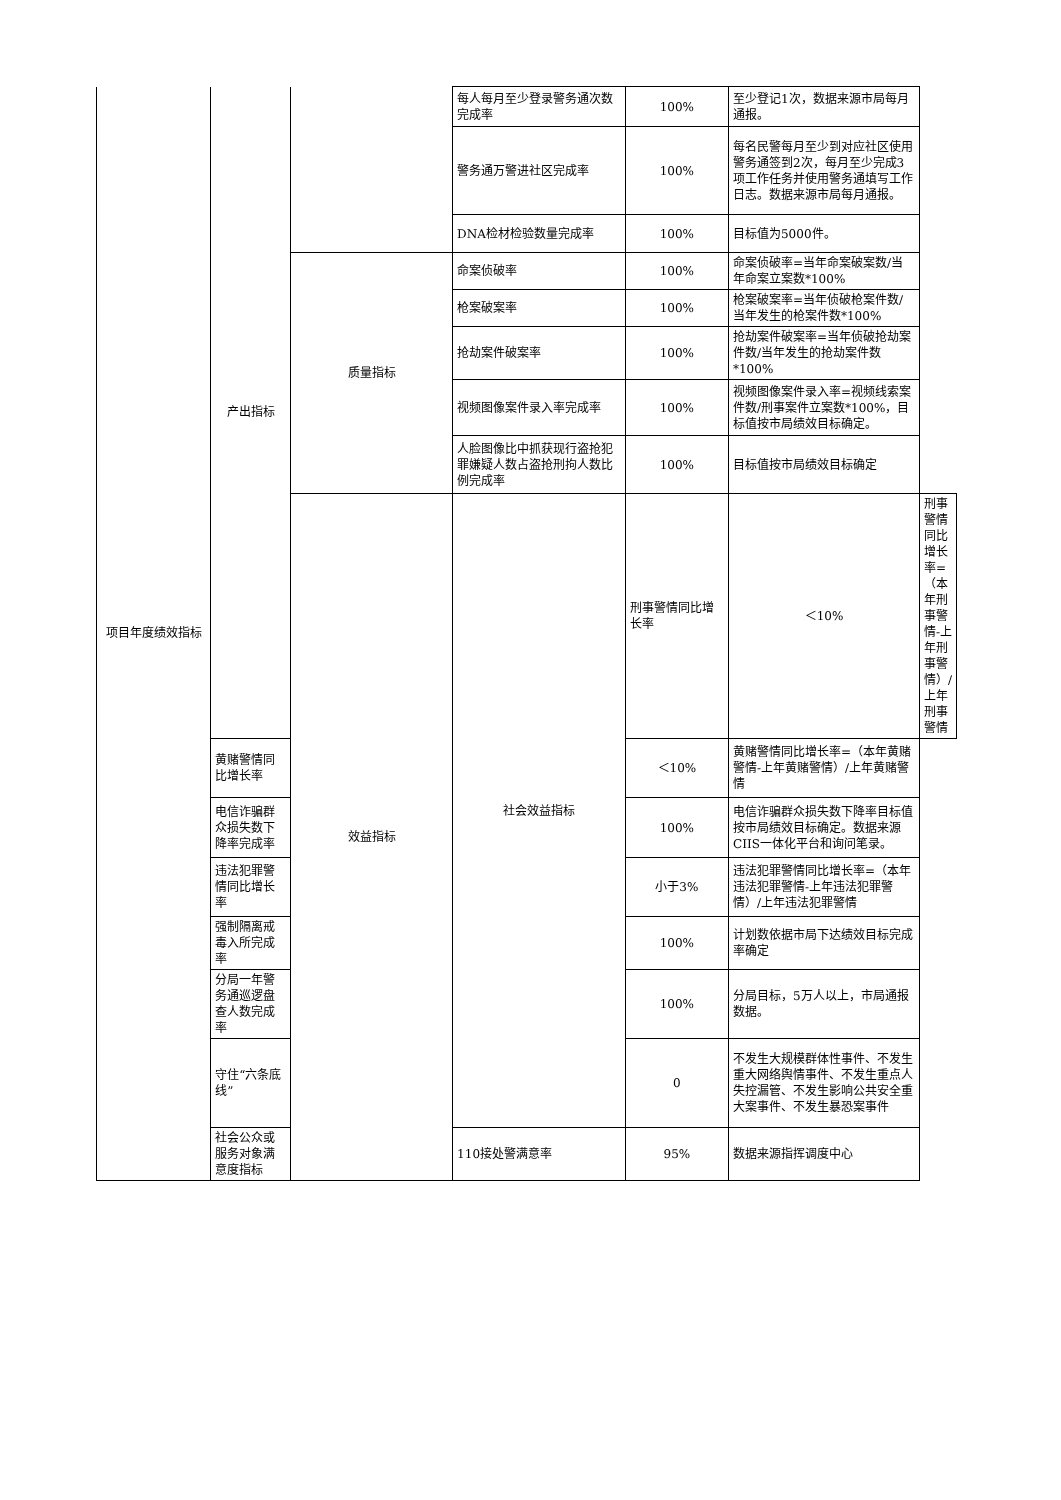| 项目年度绩效指标 | 产出指标 | | 每人每月至少登录警务通次数完成率 | 100% | 至少登记1次，数据来源市局每月通报。 | |
| | | | 警务通万警进社区完成率 | 100% | 每名民警每月至少到对应社区使用警务通签到2次，每月至少完成3项工作任务并使用警务通填写工作日志。数据来源市局每月通报。 | |
| | | | DNA检材检验数量完成率 | 100% | 目标值为5000件。 | |
| | | 质量指标 | 命案侦破率 | 100% | 命案侦破率=当年命案破案数/当年命案立案数*100% | |
| | | | 枪案破案率 | 100% | 枪案破案率=当年侦破枪案件数/当年发生的枪案件数*100% | |
| | | | 抢劫案件破案率 | 100% | 抢劫案件破案率=当年侦破抢劫案件数/当年发生的抢劫案件数*100% | |
| | | | 视频图像案件录入率完成率 | 100% | 视频图像案件录入率=视频线索案件数/刑事案件立案数*100%，目标值按市局绩效目标确定。 | |
| | | | 人脸图像比中抓获现行盗抢犯罪嫌疑人数占盗抢刑拘人数比例完成率 | 100% | 目标值按市局绩效目标确定 | |
| | | 效益指标 | 社会效益指标 | 刑事警情同比增长率 | ＜10% | 刑事警情同比增长率=（本年刑事警情-上年刑事警情）/上年刑事警情 |
| | 黄赌警情同比增长率 | | | ＜10% | 黄赌警情同比增长率=（本年黄赌警情-上年黄赌警情）/上年黄赌警情 | |
| | 电信诈骗群众损失数下降率完成率 | | | 100% | 电信诈骗群众损失数下降率目标值按市局绩效目标确定。数据来源CIIS一体化平台和询问笔录。 | |
| | 违法犯罪警情同比增长率 | | | 小于3% | 违法犯罪警情同比增长率=（本年违法犯罪警情-上年违法犯罪警情）/上年违法犯罪警情 | |
| | 强制隔离戒毒入所完成率 | | | 100% | 计划数依据市局下达绩效目标完成率确定 | |
| | 分局一年警务通巡逻盘查人数完成率 | | | 100% | 分局目标，5万人以上，市局通报数据。 | |
| | 守住“六条底线” | | | 0 | 不发生大规模群体性事件、不发生重大网络舆情事件、不发生重点人失控漏管、不发生影响公共安全重大案事件、不发生暴恐案事件 | |
| | 社会公众或服务对象满意度指标 | | 110接处警满意率 | 95% | 数据来源指挥调度中心 | |